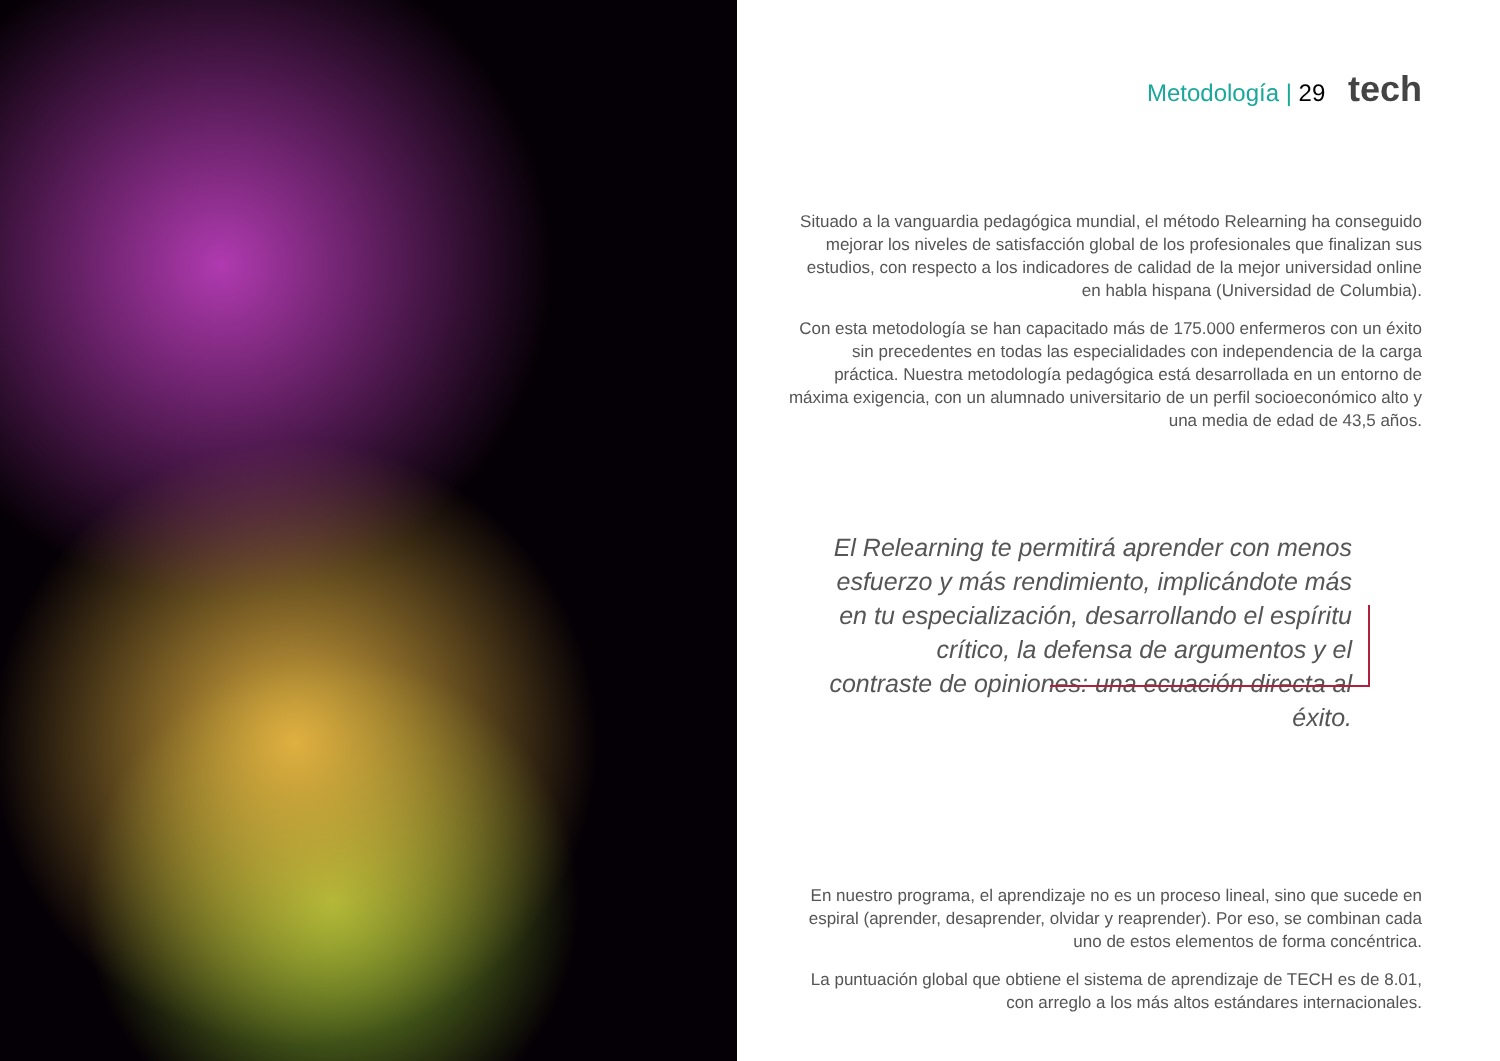Metodología | 29 tech
Situado a la vanguardia pedagógica mundial, el método Relearning ha conseguido mejorar los niveles de satisfacción global de los profesionales que finalizan sus estudios, con respecto a los indicadores de calidad de la mejor universidad online en habla hispana (Universidad de Columbia).
Con esta metodología se han capacitado más de 175.000 enfermeros con un éxito sin precedentes en todas las especialidades con independencia de la carga práctica. Nuestra metodología pedagógica está desarrollada en un entorno de máxima exigencia, con un alumnado universitario de un perfil socioeconómico alto y una media de edad de 43,5 años.
El Relearning te permitirá aprender con menos esfuerzo y más rendimiento, implicándote más en tu especialización, desarrollando el espíritu crítico, la defensa de argumentos y el contraste de opiniones: una ecuación directa al éxito.
En nuestro programa, el aprendizaje no es un proceso lineal, sino que sucede en espiral (aprender, desaprender, olvidar y reaprender). Por eso, se combinan cada uno de estos elementos de forma concéntrica.
La puntuación global que obtiene el sistema de aprendizaje de TECH es de 8.01, con arreglo a los más altos estándares internacionales.